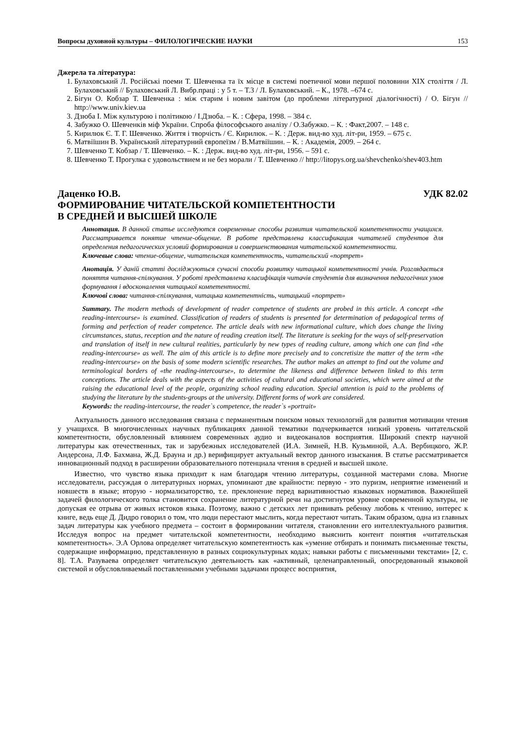Вопросы духовной культуры – ФИЛОЛОГИЧЕСКИЕ НАУКИ 153
Джерела та література:
1. Булаховський Л. Російські поеми Т. Шевченка та їх місце в системі поетичної мови першої половини ХІХ століття / Л. Булаховський // Булаховський Л. Вибр.праці : у 5 т. – Т.3 / Л. Булаховський. – К., 1978. –674 с.
2. Бігун О. Кобзар Т. Шевченка : між старим і новим завітом (до проблеми літературної діалогічності) / О. Бігун // http://www.univ.kiev.ua
3. Дзюба І. Між культурою і політикою / І.Дзюба. – К. : Сфера, 1998. – 384 с.
4. Забужко О. Шевченків міф України. Спроба філософського аналізу / О.Забужко. – К. : Факт,2007. – 148 с.
5. Кирилюк Є. Т. Г. Шевченко. Життя і творчість / Є. Кирилюк. – К. : Держ. вид-во худ. літ-ри, 1959. – 675 с.
6. Матвіїшин В. Український літературний європеїзм / В.Матвіїшин. – К. : Академія, 2009. – 264 с.
7. Шевченко Т. Кобзар / Т. Шевченко. – К. : Держ. вид-во худ. літ-ри, 1956. – 591 с.
8. Шевченко Т. Прогулка с удовольствием и не без морали / Т. Шевченко // http://litopys.org.ua/shevchenko/shev403.htm
Даценко Ю.В. УДК 82.02
ФОРМИРОВАНИЕ ЧИТАТЕЛЬСКОЙ КОМПЕТЕНТНОСТИ
В СРЕДНЕЙ И ВЫСШЕЙ ШКОЛЕ
Аннотация. В данной статье исследуются современные способы развития читательской компетентности учащихся. Рассматривается понятие чтение-общение. В работе представлена классификация читателей студентов для определения педагогических условий формирования и совершенствования читательской компетентности.
Ключевые слова: чтение-общение, читательская компетентность, читательский «портрет»
Анотація. У даній статті досліджуються сучасні способи розвитку читацької компетентності учнів. Розглядається поняття читання-спілкування. У роботі представлена класифікація читачів студентів для визначення педагогічних умов формування і вдосконалення читацької компетентності.
Ключові слова: читання-спілкування, читацька компетентність, читацький «портрет»
Summary. The modern methods of development of reader competence of students are probed in this article. A concept «the reading-intercourse» is examined. Classification of readers of students is presented for determination of pedagogical terms of forming and perfection of reader competence. The article deals with new informational culture, which does change the living circumstances, status, reception and the nature of reading creation itself. The literature is seeking for the ways of self-preservation and translation of itself in new cultural realities, particularly by new types of reading culture, among which one can find «the reading-intercourse» as well. The aim of this article is to define more precisely and to concretisize the matter of the term «the reading-intercourse» on the basis of some modern scientific researches. The author makes an attempt to find out the volume and terminological borders of «the reading-intercourse», to determine the likeness and difference between linked to this term conceptions. The article deals with the aspects of the activities of cultural and educational societies, which were aimed at the raising the educational level of the people, organizing school reading education. Special attention is paid to the problems of studying the literature by the students-groups at the university. Different forms of work are considered.
Keywords: the reading-intercourse, the reader`s competence, the reader`s «portrait»
Актуальность данного исследования связана с перманентным поиском новых технологий для развития мотивации чтения у учащихся. В многочисленных научных публикациях данной тематики подчеркивается низкий уровень читательской компетентности, обусловленный влиянием современных аудио и видеоканалов восприятия. Широкий спектр научной литературы как отечественных, так и зарубежных исследователей (И.А. Зимней, Н.В. Кузьминой, А.А. Вербицкого, Ж.Р. Андерсона, Л.Ф. Бахмана, Ж.Д. Брауна и др.) верифицирует актуальный вектор данного изыскания. В статье рассматривается инновационный подход в расширении образовательного потенциала чтения в средней и высшей школе.
Известно, что чувство языка приходит к нам благодаря чтению литературы, созданной мастерами слова. Многие исследователи, рассуждая о литературных нормах, упоминают две крайности: первую - это пуризм, неприятие изменений и новшеств в языке; вторую - нормализаторство, т.е. преклонение перед вариативностью языковых нормативов. Важнейшей задачей филологического толка становится сохранение литературной речи на достигнутом уровне современной культуры, не допуская ее отрыва от живых истоков языка. Поэтому, важно с детских лет прививать ребенку любовь к чтению, интерес к книге, ведь еще Д. Дидро говорил о том, что люди перестают мыслить, когда перестают читать. Таким образом, одна из главных задач литературы как учебного предмета – состоит в формировании читателя, становлении его интеллектуального развития. Исследуя вопрос на предмет читательской компетентности, необходимо выяснить контент понятия «читательская компетентность». Э.А Орлова определяет читательскую компетентность как «умение отбирать и понимать письменные тексты, содержащие информацию, представленную в разных социокультурных кодах; навыки работы с письменными текстами» [2, с. 8]. Т.А. Разуваева определяет читательскую деятельность как «активный, целенаправленный, опосредованный языковой системой и обусловливаемый поставленными учебными задачами процесс восприятия,